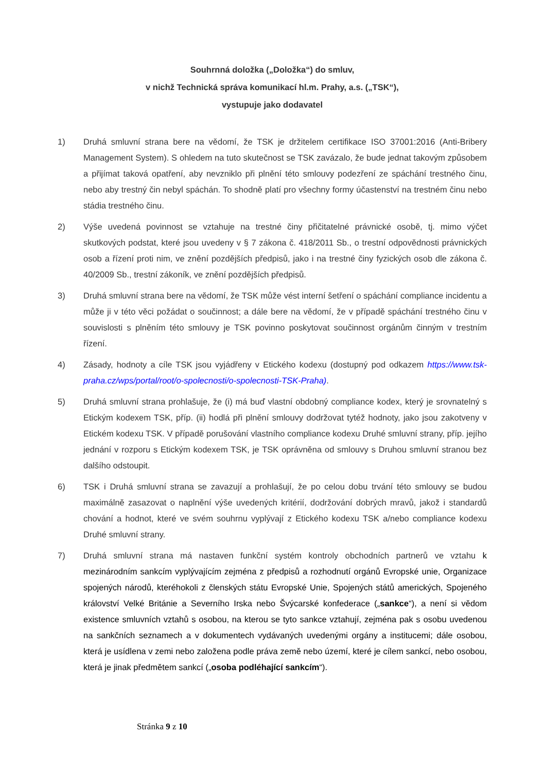Souhrnná doložka („Doložka“) do smluv,
v nichž Technická správa komunikací hl.m. Prahy, a.s. („TSK“),
vystupuje jako dodavatel
1) Druhá smluvní strana bere na vědomí, že TSK je držitelem certifikace ISO 37001:2016 (Anti-Bribery Management System). S ohledem na tuto skutečnost se TSK zavázalo, že bude jednat takovým způsobem a přijímat taková opatření, aby nevzniklo při plnění této smlouvy podezření ze spáchání trestného činu, nebo aby trestný čin nebyl spáchán. To shodně platí pro všechny formy účastenství na trestném činu nebo stádia trestného činu.
2) Výše uvedená povinnost se vztahuje na trestné činy přičitatelné právnické osobě, tj. mimo výčet skutkových podstat, které jsou uvedeny v § 7 zákona č. 418/2011 Sb., o trestní odpovědnosti právnických osob a řízení proti nim, ve znění pozdějších předpisů, jako i na trestné činy fyzických osob dle zákona č. 40/2009 Sb., trestní zákoník, ve znění pozdějších předpisů.
3) Druhá smluvní strana bere na vědomí, že TSK může vést interní šetření o spáchání compliance incidentu a může ji v této věci požádat o součinnost; a dále bere na vědomí, že v případě spáchání trestného činu v souvislosti s plněním této smlouvy je TSK povinno poskytovat součinnost orgánům činným v trestním řízení.
4) Zásady, hodnoty a cíle TSK jsou vyjádřeny v Etického kodexu (dostupný pod odkazem https://www.tsk-praha.cz/wps/portal/root/o-spolecnosti/o-spolecnosti-TSK-Praha).
5) Druhá smluvní strana prohlašuje, že (i) má buď vlastní obdobný compliance kodex, který je srovnatelný s Etickým kodexem TSK, příp. (ii) hodlá při plnění smlouvy dodržovat tytéž hodnoty, jako jsou zakotveny v Etickém kodexu TSK. V případě porušování vlastního compliance kodexu Druhé smluvní strany, příp. jejího jednání v rozporu s Etickým kodexem TSK, je TSK oprávněna od smlouvy s Druhou smluvní stranou bez dalšího odstoupit.
6) TSK i Druhá smluvní strana se zavazují a prohlašují, že po celou dobu trvání této smlouvy se budou maximálně zasazovat o naplnění výše uvedených kritérií, dodržování dobrých mravů, jakož i standardů chování a hodnot, které ve svém souhrnu vyplývají z Etického kodexu TSK a/nebo compliance kodexu Druhé smluvní strany.
7) Druhá smluvní strana má nastaven funkční systém kontroly obchodních partnerů ve vztahu k mezinárodním sankcím vyplývajícím zejména z předpisů a rozhodnutí orgánů Evropské unie, Organizace spojených národů, kteréhokoli z členských státu Evropské Unie, Spojených států amerických, Spojeného království Velké Británie a Severního Irska nebo Švýcarské konfederace („sankce“), a není si vědom existence smluvních vztahů s osobou, na kterou se tyto sankce vztahují, zejména pak s osobu uvedenou na sankčních seznamech a v dokumentech vydávaných uvedenými orgány a institucemi; dále osobou, která je usídlena v zemi nebo založena podle práva země nebo území, které je cílem sankcí, nebo osobou, která je jinak předmětem sankcí („osoba podléhající sankcím“).
Stránka 9 z 10